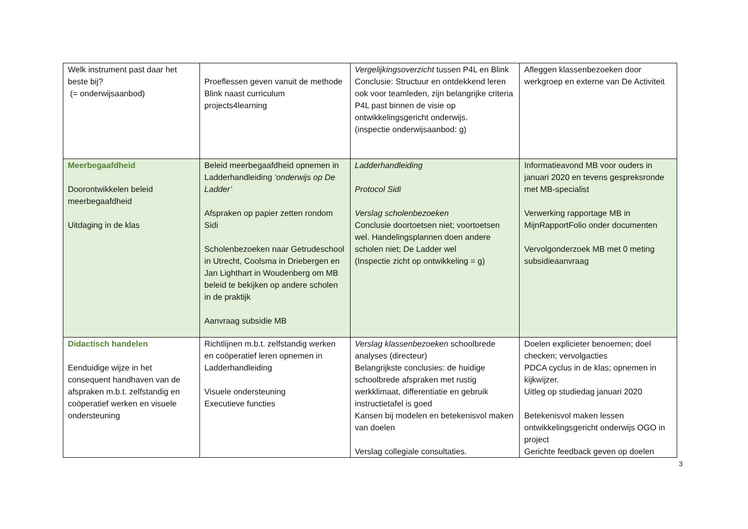| Welk instrument past daar het beste bij? (= onderwijsaanbod) | Proeflessen geven vanuit de methode Blink naast curriculum projects4learning | Vergelijkingsoverzicht tussen P4L en Blink Conclusie: Structuur en ontdekkend leren ook voor teamleden, zijn belangrijke criteria P4L past binnen de visie op ontwikkelingsgericht onderwijs. (inspectie onderwijsaanbod: g) | Afleggen klassenbezoeken door werkgroep en externe van De Activiteit |
| Meerbegaafdheid Doorontwikkelen beleid meerbegaafdheid Uitdaging in de klas | Beleid meerbegaafdheid opnemen in Ladderhandleiding ‘onderwijs op De Ladder’ Afspraken op papier zetten rondom Sidi Scholenbezoeken naar Getrudeschool in Utrecht, Coolsma in Driebergen en Jan Lighthart in Woudenberg om MB beleid te bekijken op andere scholen in de praktijk Aanvraag subsidie MB | Ladderhandleiding Protocol Sidi Verslag scholenbezoeken Conclusie doortoetsen niet; voortoetsen wel. Handelingsplannen doen andere scholen niet; De Ladder wel (Inspectie zicht op ontwikkeling = g) | Informatieavond MB voor ouders in januari 2020 en tevens gespreksronde met MB-specialist Verwerking rapportage MB in MijnRapportFolio onder documenten Vervolgonderzoek MB met 0 meting subsidieaanvraag |
| Didactisch handelen Eenduidige wijze in het consequent handhaven van de afspraken m.b.t. zelfstandig en coöperatief werken en visuele ondersteuning | Richtlijnen m.b.t. zelfstandig werken en coöperatief leren opnemen in Ladderhandleiding Visuele ondersteuning Executieve functies | Verslag klassenbezoeken schoolbrede analyses (directeur) Belangrijkste conclusies: de huidige schoolbrede afspraken met rustig werkklimaat, differentiatie en gebruik instructietafel is goed Kansen bij modelen en betekenisvol maken van doelen Verslag collegiale consultaties. | Doelen explicieter benoemen; doel checken; vervolgacties PDCA cyclus in de klas; opnemen in kijkwijzer. Uitleg op studiedag januari 2020 Betekenisvol maken lessen ontwikkelingsgericht onderwijs OGO in project Gerichte feedback geven op doelen |
3